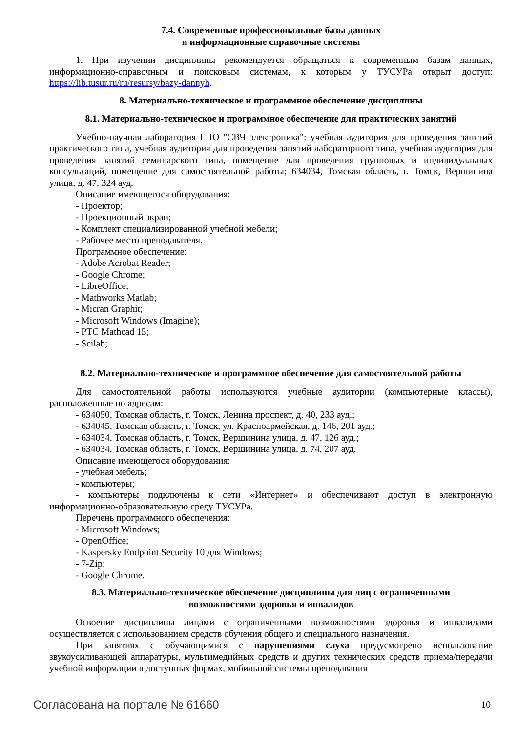7.4. Современные профессиональные базы данных
и информационные справочные системы
1. При изучении дисциплины рекомендуется обращаться к современным базам данных, информационно-справочным и поисковым системам, к которым у ТУСУРа открыт доступ: https://lib.tusur.ru/ru/resursy/bazy-dannyh.
8. Материально-техническое и программное обеспечение дисциплины
8.1. Материально-техническое и программное обеспечение для практических занятий
Учебно-научная лаборатория ГПО "СВЧ электроника": учебная аудитория для проведения занятий практического типа, учебная аудитория для проведения занятий лабораторного типа, учебная аудитория для проведения занятий семинарского типа, помещение для проведения групповых и индивидуальных консультаций, помещение для самостоятельной работы; 634034, Томская область, г. Томск, Вершинина улица, д. 47, 324 ауд.
Описание имеющегося оборудования:
- Проектор;
- Проекционный экран;
- Комплект специализированной учебной мебели;
- Рабочее место преподавателя.
Программное обеспечение:
- Adobe Acrobat Reader;
- Google Chrome;
- LibreOffice;
- Mathworks Matlab;
- Micran Graphit;
- Microsoft Windows (Imagine);
- PTC Mathcad 15;
- Scilab;
8.2. Материально-техническое и программное обеспечение для самостоятельной работы
Для самостоятельной работы используются учебные аудитории (компьютерные классы), расположенные по адресам:
- 634050, Томская область, г. Томск, Ленина проспект, д. 40, 233 ауд.;
- 634045, Томская область, г. Томск, ул. Красноармейская, д. 146, 201 ауд.;
- 634034, Томская область, г. Томск, Вершинина улица, д. 47, 126 ауд.;
- 634034, Томская область, г. Томск, Вершинина улица, д. 74, 207 ауд.
Описание имеющегося оборудования:
- учебная мебель;
- компьютеры;
- компьютеры подключены к сети «Интернет» и обеспечивают доступ в электронную информационно-образовательную среду ТУСУРа.
Перечень программного обеспечения:
- Microsoft Windows;
- OpenOffice;
- Kaspersky Endpoint Security 10 для Windows;
- 7-Zip;
- Google Chrome.
8.3. Материально-техническое обеспечение дисциплины для лиц с ограниченными
возможностями здоровья и инвалидов
Освоение дисциплины лицами с ограниченными возможностями здоровья и инвалидами осуществляется с использованием средств обучения общего и специального назначения.
При занятиях с обучающимися с нарушениями слуха предусмотрено использование звукоусиливающей аппаратуры, мультимедийных средств и других технических средств приема/передачи учебной информации в доступных формах, мобильной системы преподавания
Согласована на портале № 61660 10